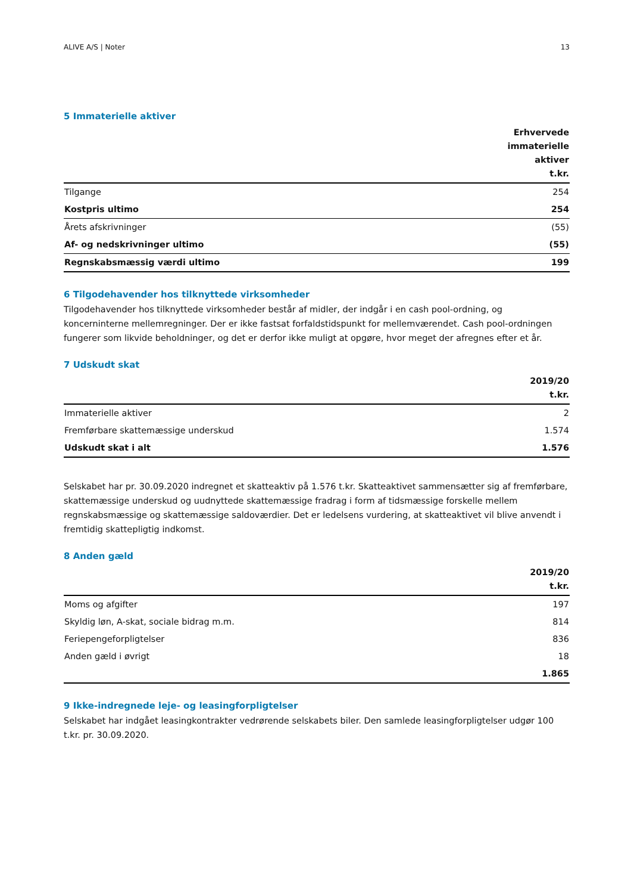ALIVE A/S | Noter 13
5 Immaterielle aktiver
| | Erhvervede immaterielle aktiver t.kr. |
| Tilgange | 254 |
| Kostpris ultimo | 254 |
| Årets afskrivninger | (55) |
| Af- og nedskrivninger ultimo | (55) |
| Regnskabsmæssig værdi ultimo | 199 |
6 Tilgodehavender hos tilknyttede virksomheder
Tilgodehavender hos tilknyttede virksomheder består af midler, der indgår i en cash pool-ordning, og koncerninterne mellemregninger. Der er ikke fastsat forfaldstidspunkt for mellemværendet. Cash pool-ordningen fungerer som likvide beholdninger, og det er derfor ikke muligt at opgøre, hvor meget der afregnes efter et år.
7 Udskudt skat
| | 2019/20 t.kr. |
| Immaterielle aktiver | 2 |
| Fremførbare skattemæssige underskud | 1.574 |
| Udskudt skat i alt | 1.576 |
Selskabet har pr. 30.09.2020 indregnet et skatteaktiv på 1.576 t.kr. Skatteaktivet sammensætter sig af fremførbare, skattemæssige underskud og uudnyttede skattemæssige fradrag i form af tidsmæssige forskelle mellem regnskabsmæssige og skattemæssige saldoværdier. Det er ledelsens vurdering, at skatteaktivet vil blive anvendt i fremtidig skattepligtig indkomst.
8 Anden gæld
| | 2019/20 t.kr. |
| Moms og afgifter | 197 |
| Skyldig løn, A-skat, sociale bidrag m.m. | 814 |
| Feriepengeforpligtelser | 836 |
| Anden gæld i øvrigt | 18 |
| | 1.865 |
9 Ikke-indregnede leje- og leasingforpligtelser
Selskabet har indgået leasingkontrakter vedrørende selskabets biler. Den samlede leasingforpligtelser udgør 100 t.kr. pr. 30.09.2020.